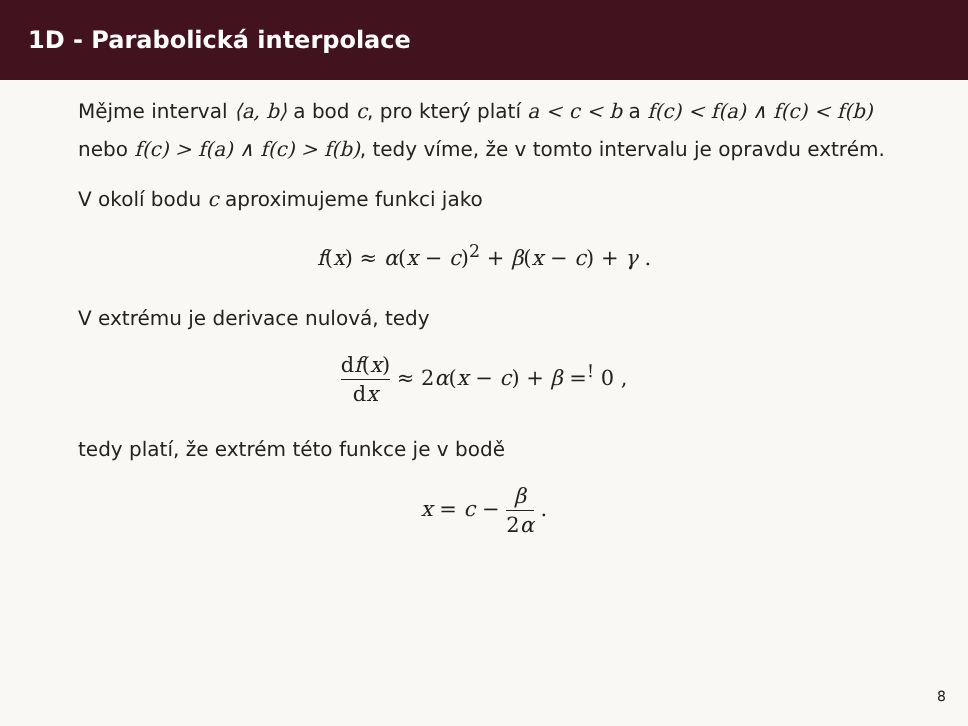1D - Parabolická interpolace
Mějme interval ⟨a, b⟩ a bod c, pro který platí a < c < b a f(c) < f(a) ∧ f(c) < f(b) nebo f(c) > f(a) ∧ f(c) > f(b), tedy víme, že v tomto intervalu je opravdu extrém.
V okolí bodu c aproximujeme funkci jako
f(x) ≈ α(x − c)<sup>2</sup> + β(x − c) + γ .
V extrému je derivace nulová, tedy
df(x) dx ≈ 2α(x − c) + β =<sup>!</sup> 0 ,
tedy platí, že extrém této funkce je v bodě
x = c − β 2α .
8